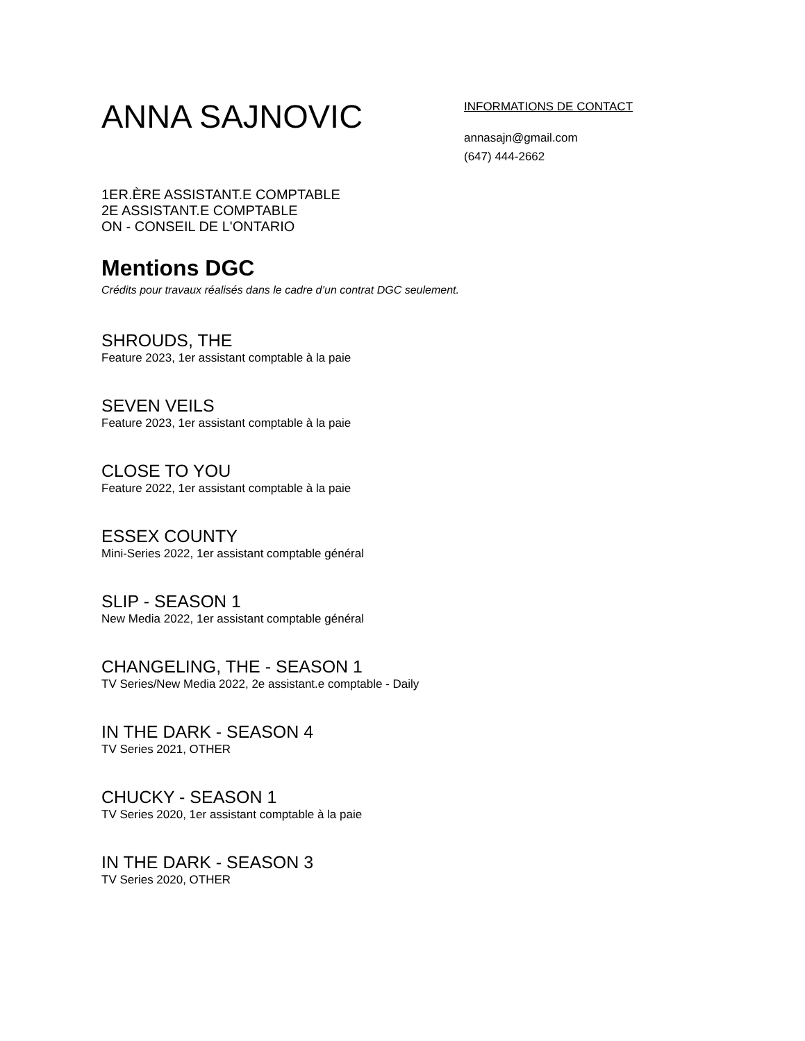ANNA SAJNOVIC
INFORMATIONS DE CONTACT
annasajn@gmail.com
(647) 444-2662
1ER.ÈRE ASSISTANT.E COMPTABLE
2E ASSISTANT.E COMPTABLE
ON - CONSEIL DE L'ONTARIO
Mentions DGC
Crédits pour travaux réalisés dans le cadre d’un contrat DGC seulement.
SHROUDS, THE
Feature 2023, 1er assistant comptable à la paie
SEVEN VEILS
Feature 2023, 1er assistant comptable à la paie
CLOSE TO YOU
Feature 2022, 1er assistant comptable à la paie
ESSEX COUNTY
Mini-Series 2022, 1er assistant comptable général
SLIP - SEASON 1
New Media 2022, 1er assistant comptable général
CHANGELING, THE - SEASON 1
TV Series/New Media 2022, 2e assistant.e comptable - Daily
IN THE DARK - SEASON 4
TV Series 2021, OTHER
CHUCKY - SEASON 1
TV Series 2020, 1er assistant comptable à la paie
IN THE DARK - SEASON 3
TV Series 2020, OTHER